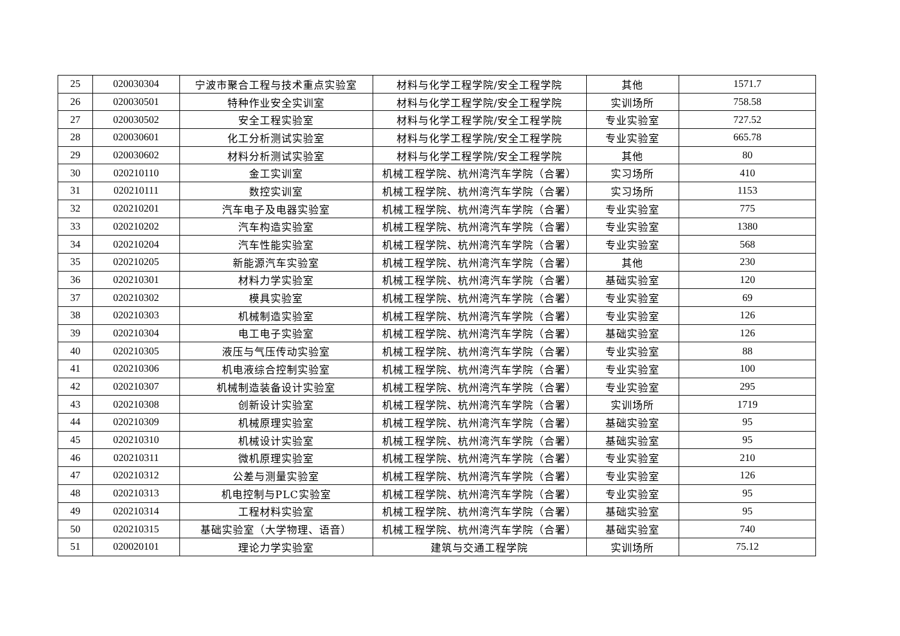| 25 | 020030304 | 宁波市聚合工程与技术重点实验室 | 材料与化学工程学院/安全工程学院 | 其他 | 1571.7 |
| 26 | 020030501 | 特种作业安全实训室 | 材料与化学工程学院/安全工程学院 | 实训场所 | 758.58 |
| 27 | 020030502 | 安全工程实验室 | 材料与化学工程学院/安全工程学院 | 专业实验室 | 727.52 |
| 28 | 020030601 | 化工分析测试实验室 | 材料与化学工程学院/安全工程学院 | 专业实验室 | 665.78 |
| 29 | 020030602 | 材料分析测试实验室 | 材料与化学工程学院/安全工程学院 | 其他 | 80 |
| 30 | 020210110 | 金工实训室 | 机械工程学院、杭州湾汽车学院（合署） | 实习场所 | 410 |
| 31 | 020210111 | 数控实训室 | 机械工程学院、杭州湾汽车学院（合署） | 实习场所 | 1153 |
| 32 | 020210201 | 汽车电子及电器实验室 | 机械工程学院、杭州湾汽车学院（合署） | 专业实验室 | 775 |
| 33 | 020210202 | 汽车构造实验室 | 机械工程学院、杭州湾汽车学院（合署） | 专业实验室 | 1380 |
| 34 | 020210204 | 汽车性能实验室 | 机械工程学院、杭州湾汽车学院（合署） | 专业实验室 | 568 |
| 35 | 020210205 | 新能源汽车实验室 | 机械工程学院、杭州湾汽车学院（合署） | 其他 | 230 |
| 36 | 020210301 | 材料力学实验室 | 机械工程学院、杭州湾汽车学院（合署） | 基础实验室 | 120 |
| 37 | 020210302 | 模具实验室 | 机械工程学院、杭州湾汽车学院（合署） | 专业实验室 | 69 |
| 38 | 020210303 | 机械制造实验室 | 机械工程学院、杭州湾汽车学院（合署） | 专业实验室 | 126 |
| 39 | 020210304 | 电工电子实验室 | 机械工程学院、杭州湾汽车学院（合署） | 基础实验室 | 126 |
| 40 | 020210305 | 液压与气压传动实验室 | 机械工程学院、杭州湾汽车学院（合署） | 专业实验室 | 88 |
| 41 | 020210306 | 机电液综合控制实验室 | 机械工程学院、杭州湾汽车学院（合署） | 专业实验室 | 100 |
| 42 | 020210307 | 机械制造装备设计实验室 | 机械工程学院、杭州湾汽车学院（合署） | 专业实验室 | 295 |
| 43 | 020210308 | 创新设计实验室 | 机械工程学院、杭州湾汽车学院（合署） | 实训场所 | 1719 |
| 44 | 020210309 | 机械原理实验室 | 机械工程学院、杭州湾汽车学院（合署） | 基础实验室 | 95 |
| 45 | 020210310 | 机械设计实验室 | 机械工程学院、杭州湾汽车学院（合署） | 基础实验室 | 95 |
| 46 | 020210311 | 微机原理实验室 | 机械工程学院、杭州湾汽车学院（合署） | 专业实验室 | 210 |
| 47 | 020210312 | 公差与测量实验室 | 机械工程学院、杭州湾汽车学院（合署） | 专业实验室 | 126 |
| 48 | 020210313 | 机电控制与PLC实验室 | 机械工程学院、杭州湾汽车学院（合署） | 专业实验室 | 95 |
| 49 | 020210314 | 工程材料实验室 | 机械工程学院、杭州湾汽车学院（合署） | 基础实验室 | 95 |
| 50 | 020210315 | 基础实验室（大学物理、语音） | 机械工程学院、杭州湾汽车学院（合署） | 基础实验室 | 740 |
| 51 | 020020101 | 理论力学实验室 | 建筑与交通工程学院 | 实训场所 | 75.12 |